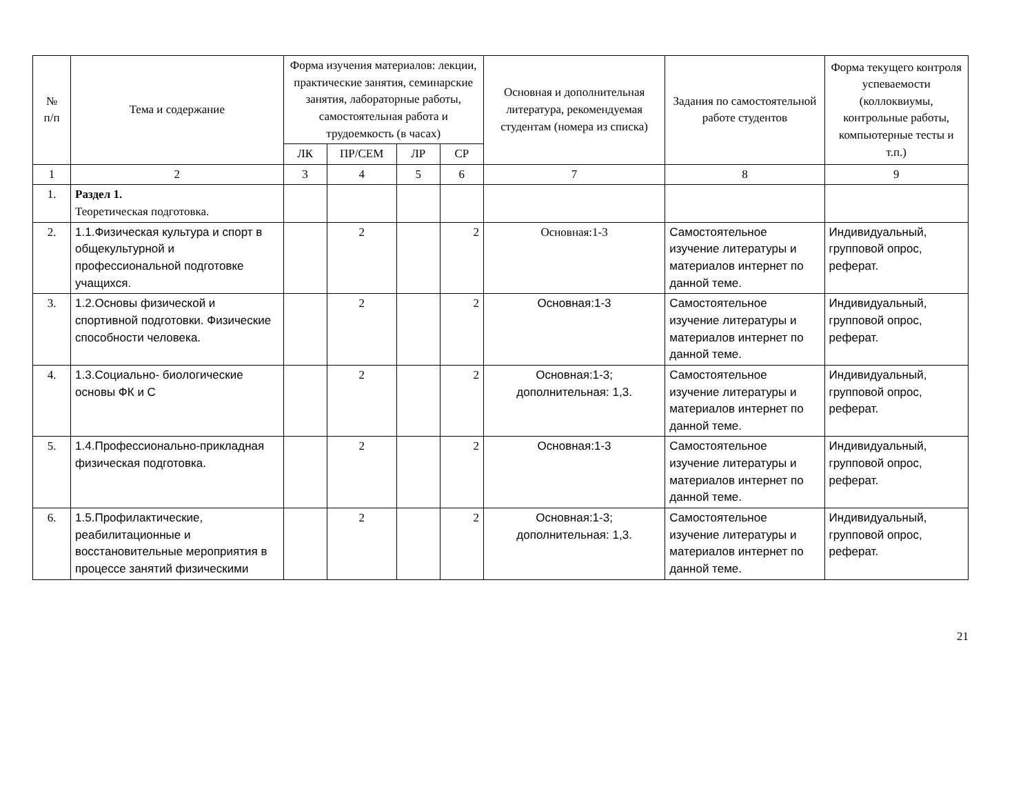| № п/п | Тема и содержание | Форма изучения материалов: лекции, практические занятия, семинарские занятия, лабораторные работы, самостоятельная работа и трудоемкость (в часах) | | | | Основная и дополнительная литература, рекомендуемая студентам (номера из списка) | Задания по самостоятельной работе студентов | Форма текущего контроля успеваемости (коллоквиумы, контрольные работы, компьютерные тесты и т.п.) |
| --- | --- | --- | --- | --- | --- | --- | --- | --- |
| | | ЛК | ПР/СЕМ | ЛР | СР | | | |
| 1 | 2 | 3 | 4 | 5 | 6 | 7 | 8 | 9 |
| 1. | Раздел 1. Теоретическая подготовка. | | | | | | | |
| 2. | 1.1.Физическая культура и спорт в общекультурной и профессиональной подготовке учащихся. | | 2 | | 2 | Основная:1-3 | Самостоятельное изучение литературы и материалов интернет по данной теме. | Индивидуальный, групповой опрос, реферат. |
| 3. | 1.2.Основы физической и спортивной подготовки. Физические способности человека. | | 2 | | 2 | Основная:1-3 | Самостоятельное изучение литературы и материалов интернет по данной теме. | Индивидуальный, групповой опрос, реферат. |
| 4. | 1.3.Социально- биологические основы ФК и С | | 2 | | 2 | Основная:1-3; дополнительная: 1,3. | Самостоятельное изучение литературы и материалов интернет по данной теме. | Индивидуальный, групповой опрос, реферат. |
| 5. | 1.4.Профессионально-прикладная физическая подготовка. | | 2 | | 2 | Основная:1-3 | Самостоятельное изучение литературы и материалов интернет по данной теме. | Индивидуальный, групповой опрос, реферат. |
| 6. | 1.5.Профилактические, реабилитационные и восстановительные мероприятия в процессе занятий физическими | | 2 | | 2 | Основная:1-3; дополнительная: 1,3. | Самостоятельное изучение литературы и материалов интернет по данной теме. | Индивидуальный, групповой опрос, реферат. |
21